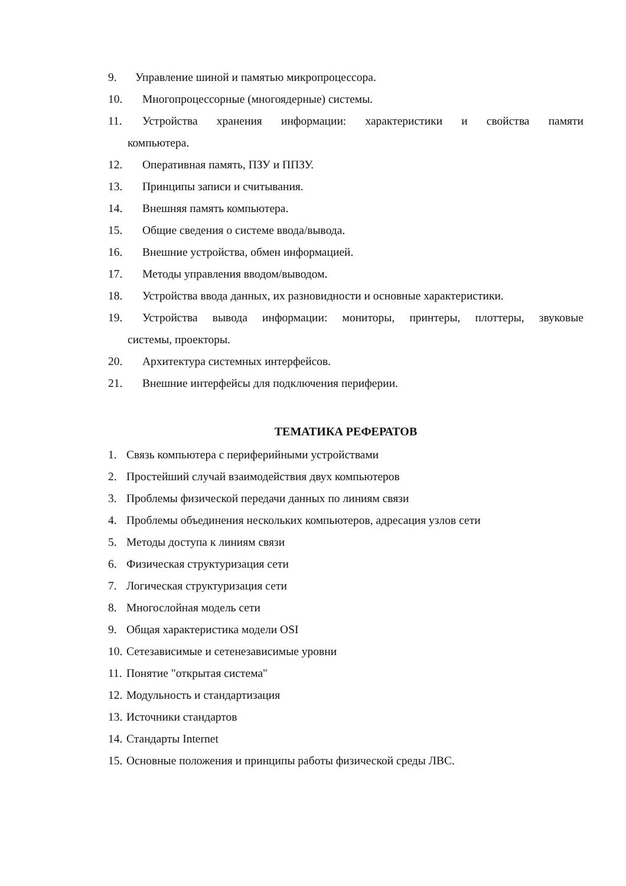9. Управление шиной и памятью микропроцессора.
10. Многопроцессорные (многоядерные) системы.
11. Устройства хранения информации: характеристики и свойства памяти
компьютера.
12. Оперативная память, ПЗУ и ППЗУ.
13. Принципы записи и считывания.
14. Внешняя память компьютера.
15. Общие сведения о системе ввода/вывода.
16. Внешние устройства, обмен информацией.
17. Методы управления вводом/выводом.
18. Устройства ввода данных, их разновидности и основные характеристики.
19. Устройства вывода информации: мониторы, принтеры, плоттеры, звуковые
системы, проекторы.
20. Архитектура системных интерфейсов.
21. Внешние интерфейсы для подключения периферии.
ТЕМАТИКА РЕФЕРАТОВ
1. Связь компьютера с периферийными устройствами
2. Простейший случай взаимодействия двух компьютеров
3. Проблемы физической передачи данных по линиям связи
4. Проблемы объединения нескольких компьютеров, адресация узлов сети
5. Методы доступа к линиям связи
6. Физическая структуризация сети
7. Логическая структуризация сети
8. Многослойная модель сети
9. Общая характеристика модели OSI
10. Сетезависимые и сетенезависимые уровни
11. Понятие "открытая система"
12. Модульность и стандартизация
13. Источники стандартов
14. Стандарты Internet
15. Основные положения и принципы работы физической среды ЛВС.